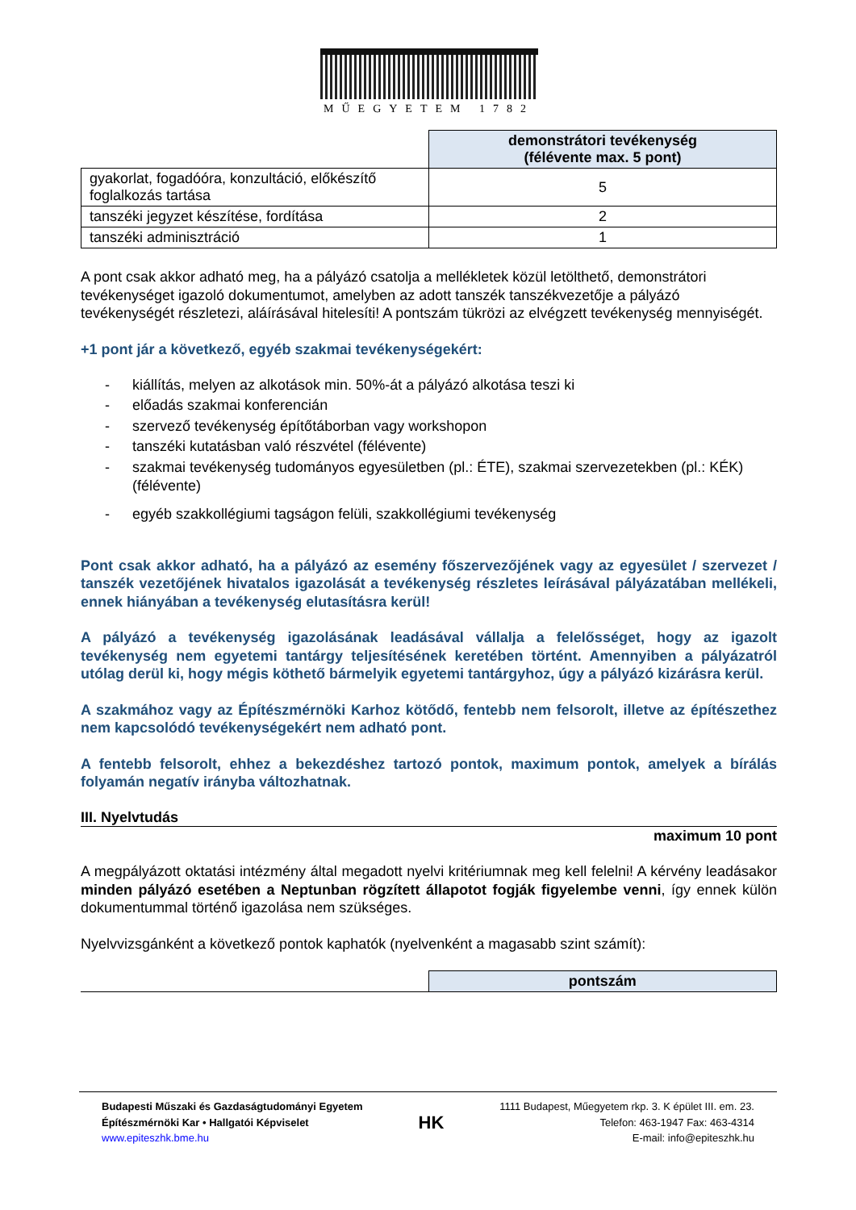MŰEGYETEM 1782
| | demonstrátori tevékenység (félévente max. 5 pont) |
| gyakorlat, fogadóóra, konzultáció, előkészítő foglalkozás tartása | 5 |
| tanszéki jegyzet készítése, fordítása | 2 |
| tanszéki adminisztráció | 1 |
A pont csak akkor adható meg, ha a pályázó csatolja a mellékletek közül letölthető, demonstrátori tevékenységet igazoló dokumentumot, amelyben az adott tanszék tanszékvezetője a pályázó tevékenységét részletezi, aláírásával hitelesíti! A pontszám tükrözi az elvégzett tevékenység mennyiségét.
+1 pont jár a következő, egyéb szakmai tevékenységekért:
- kiállítás, melyen az alkotások min. 50%-át a pályázó alkotása teszi ki
- előadás szakmai konferencián
- szervező tevékenység építőtáborban vagy workshopon
- tanszéki kutatásban való részvétel (félévente)
- szakmai tevékenység tudományos egyesületben (pl.: ÉTE), szakmai szervezetekben (pl.: KÉK) (félévente)
- egyéb szakkollégiumi tagságon felüli, szakkollégiumi tevékenység
Pont csak akkor adható, ha a pályázó az esemény főszervezőjének vagy az egyesület / szervezet / tanszék vezetőjének hivatalos igazolását a tevékenység részletes leírásával pályázatában mellékeli, ennek hiányában a tevékenység elutasításra kerül!
A pályázó a tevékenység igazolásának leadásával vállalja a felelősséget, hogy az igazolt tevékenység nem egyetemi tantárgy teljesítésének keretében történt. Amennyiben a pályázatról utólag derül ki, hogy mégis köthető bármelyik egyetemi tantárgyhoz, úgy a pályázó kizárásra kerül.
A szakmához vagy az Építészmérnöki Karhoz kötődő, fentebb nem felsorolt, illetve az építészethez nem kapcsolódó tevékenységekért nem adható pont.
A fentebb felsorolt, ehhez a bekezdéshez tartozó pontok, maximum pontok, amelyek a bírálás folyamán negatív irányba változhatnak.
III. Nyelvtudás
maximum 10 pont
A megpályázott oktatási intézmény által megadott nyelvi kritériumnak meg kell felelni! A kérvény leadásakor minden pályázó esetében a Neptunban rögzített állapotot fogják figyelembe venni, így ennek külön dokumentummal történő igazolása nem szükséges.
Nyelvvizsgánként a következő pontok kaphatók (nyelvenként a magasabb szint számít):
| | pontszám |
Budapesti Műszaki és Gazdaságtudományi Egyetem
Építészmérnöki Kar • Hallgatói Képviselet
www.epiteszhk.bme.hu
HK
1111 Budapest, Műegyetem rkp. 3. K épület III. em. 23.
Telefon: 463-1947 Fax: 463-4314
E-mail: info@epiteszhk.hu